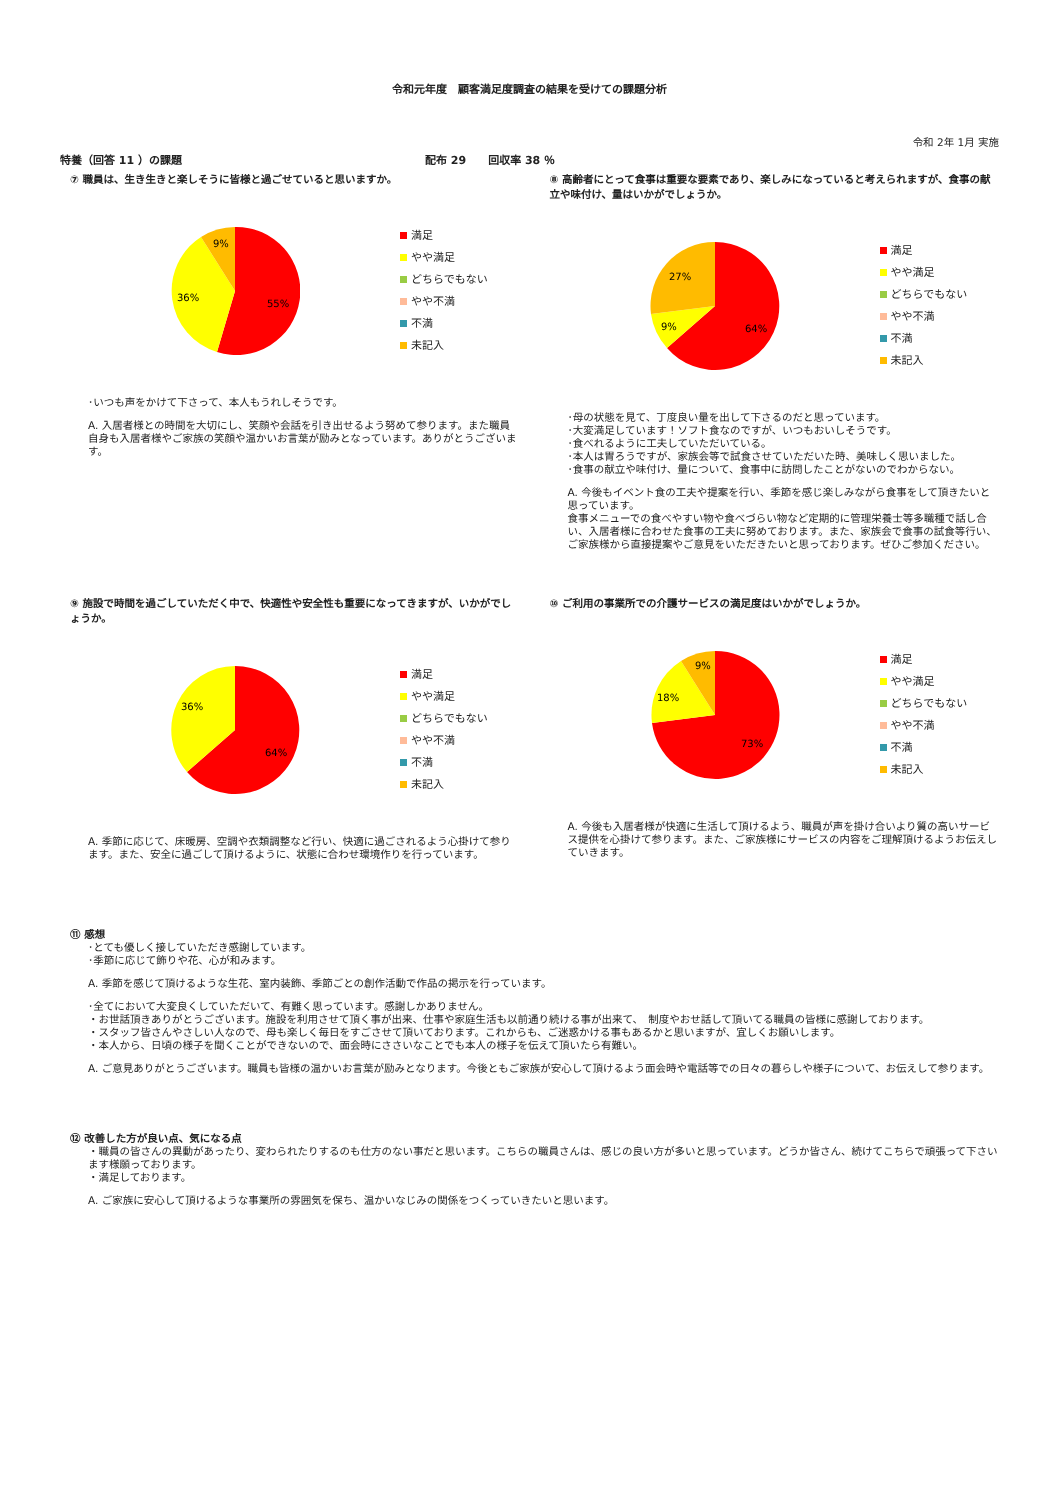令和元年度　顧客満足度調査の結果を受けての課題分析
令和 2年 1月 実施
特養（回答 11 ）の課題 配布 29　　回収率 38 ％
⑦ 職員は、生き生きと楽しそうに皆様と過ごせていると思いますか。
55%
36%
9%
満足
やや満足
どちらでもない
やや不満
不満
未記入
･いつも声をかけて下さって、本人もうれしそうです。
A. 入居者様との時間を大切にし、笑顔や会話を引き出せるよう努めて参ります。また職員自身も入居者様やご家族の笑顔や温かいお言葉が励みとなっています。ありがとうございます。
⑧ 高齢者にとって食事は重要な要素であり、楽しみになっていると考えられますが、食事の献立や味付け、量はいかがでしょうか。
64%
9%
27%
満足
やや満足
どちらでもない
やや不満
不満
未記入
･母の状態を見て、丁度良い量を出して下さるのだと思っています。
･大変満足しています！ソフト食なのですが、いつもおいしそうです。
･食べれるように工夫していただいている。
･本人は胃ろうですが、家族会等で試食させていただいた時、美味しく思いました。
･食事の献立や味付け、量について、食事中に訪問したことがないのでわからない。
A. 今後もイベント食の工夫や提案を行い、季節を感じ楽しみながら食事をして頂きたいと思っています。
食事メニューでの食べやすい物や食べづらい物など定期的に管理栄養士等多職種で話し合い、入居者様に合わせた食事の工夫に努めております。また、家族会で食事の試食等行い、ご家族様から直接提案やご意見をいただきたいと思っております。ぜひご参加ください。
⑨ 施設で時間を過ごしていただく中で、快適性や安全性も重要になってきますが、いかがでしょうか。
64%
36%
満足
やや満足
どちらでもない
やや不満
不満
未記入
A. 季節に応じて、床暖房、空調や衣類調整など行い、快適に過ごされるよう心掛けて参ります。また、安全に過ごして頂けるように、状態に合わせ環境作りを行っています。
⑩ ご利用の事業所での介護サービスの満足度はいかがでしょうか。
73%
18%
9%
満足
やや満足
どちらでもない
やや不満
不満
未記入
A. 今後も入居者様が快適に生活して頂けるよう、職員が声を掛け合いより質の高いサービス提供を心掛けて参ります。また、ご家族様にサービスの内容をご理解頂けるようお伝えしていきます。
⑪ 感想
･とても優しく接していただき感謝しています。
･季節に応じて飾りや花、心が和みます。
A. 季節を感じて頂けるような生花、室内装飾、季節ごとの創作活動で作品の掲示を行っています。
･全てにおいて大変良くしていただいて、有難く思っています。感謝しかありません。
・お世話頂きありがとうございます。施設を利用させて頂く事が出来、仕事や家庭生活も以前通り続ける事が出来て、　制度やおせ話して頂いてる職員の皆様に感謝しております。
・スタッフ皆さんやさしい人なので、母も楽しく毎日をすごさせて頂いております。これからも、ご迷惑かける事もあるかと思いますが、宜しくお願いします。
・本人から、日頃の様子を聞くことができないので、面会時にささいなことでも本人の様子を伝えて頂いたら有難い。
A. ご意見ありがとうございます。職員も皆様の温かいお言葉が励みとなります。今後ともご家族が安心して頂けるよう面会時や電話等での日々の暮らしや様子について、お伝えして参ります。
⑫ 改善した方が良い点、気になる点
・職員の皆さんの異動があったり、変わられたりするのも仕方のない事だと思います。こちらの職員さんは、感じの良い方が多いと思っています。どうか皆さん、続けてこちらで頑張って下さいます様願っております。
・満足しております。
A. ご家族に安心して頂けるような事業所の雰囲気を保ち、温かいなじみの関係をつくっていきたいと思います。